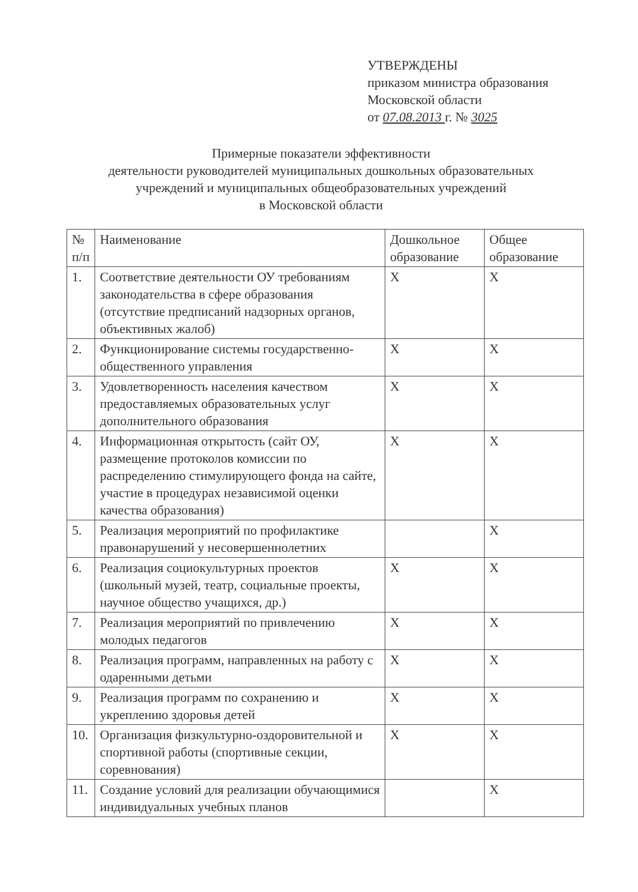УТВЕРЖДЕНЫ
приказом министра образования
Московской области
от 07.08.2013 г. № 3025
Примерные показатели эффективности
деятельности руководителей муниципальных дошкольных образовательных
учреждений и муниципальных общеобразовательных учреждений
в Московской области
| № п/п | Наименование | Дошкольное образование | Общее образование |
| --- | --- | --- | --- |
| 1. | Соответствие деятельности ОУ требованиям законодательства в сфере образования (отсутствие предписаний надзорных органов, объективных жалоб) | X | X |
| 2. | Функционирование системы государственно-общественного управления | X | X |
| 3. | Удовлетворенность населения качеством предоставляемых образовательных услуг дополнительного образования | X | X |
| 4. | Информационная открытость (сайт ОУ, размещение протоколов комиссии по распределению стимулирующего фонда на сайте, участие в процедурах независимой оценки качества образования) | X | X |
| 5. | Реализация мероприятий по профилактике правонарушений у несовершеннолетних | | X |
| 6. | Реализация социокультурных проектов (школьный музей, театр, социальные проекты, научное общество учащихся, др.) | X | X |
| 7. | Реализация мероприятий по привлечению молодых педагогов | X | X |
| 8. | Реализация программ, направленных на работу с одаренными детьми | X | X |
| 9. | Реализация программ по сохранению и укреплению здоровья детей | X | X |
| 10. | Организация физкультурно-оздоровительной и спортивной работы (спортивные секции, соревнования) | X | X |
| 11. | Создание условий для реализации обучающимися индивидуальных учебных планов | | X |